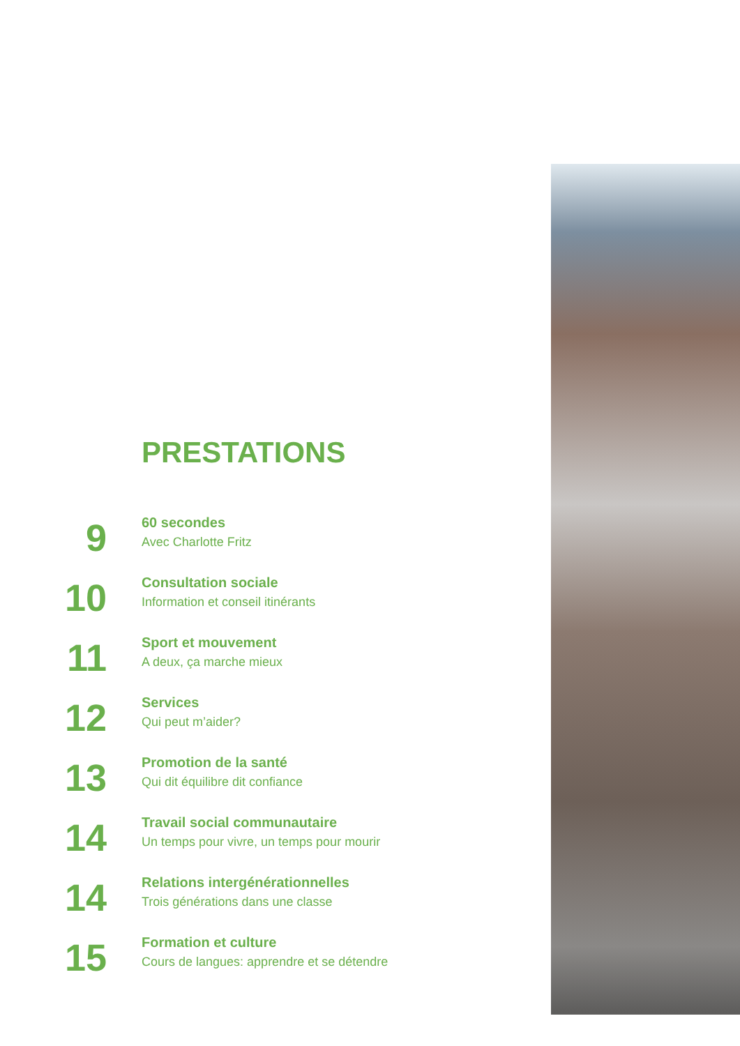PRESTATIONS
9
60 secondes
Avec Charlotte Fritz
10
Consultation sociale
Information et conseil itinérants
11
Sport et mouvement
A deux, ça marche mieux
12
Services
Qui peut m’aider?
13
Promotion de la santé
Qui dit équilibre dit confiance
14
Travail social communautaire
Un temps pour vivre, un temps pour mourir
14
Relations intergénérationnelles
Trois générations dans une classe
15
Formation et culture
Cours de langues: apprendre et se détendre